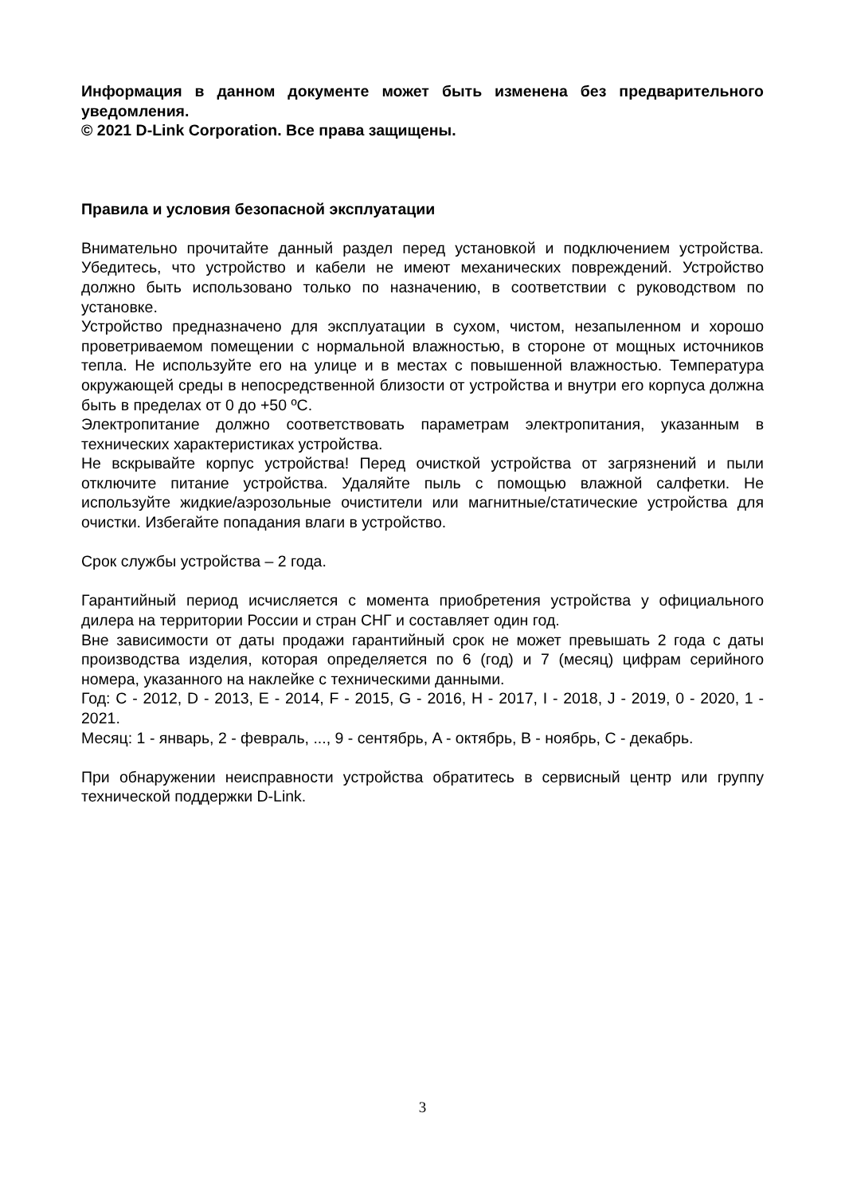Информация в данном документе может быть изменена без предварительного уведомления.
© 2021 D-Link Corporation. Все права защищены.
Правила и условия безопасной эксплуатации
Внимательно прочитайте данный раздел перед установкой и подключением устройства. Убедитесь, что устройство и кабели не имеют механических повреждений. Устройство должно быть использовано только по назначению, в соответствии с руководством по установке.
Устройство предназначено для эксплуатации в сухом, чистом, незапыленном и хорошо проветриваемом помещении с нормальной влажностью, в стороне от мощных источников тепла. Не используйте его на улице и в местах с повышенной влажностью. Температура окружающей среды в непосредственной близости от устройства и внутри его корпуса должна быть в пределах от 0 до +50 ºC.
Электропитание должно соответствовать параметрам электропитания, указанным в технических характеристиках устройства.
Не вскрывайте корпус устройства! Перед очисткой устройства от загрязнений и пыли отключите питание устройства. Удаляйте пыль с помощью влажной салфетки. Не используйте жидкие/аэрозольные очистители или магнитные/статические устройства для очистки. Избегайте попадания влаги в устройство.
Срок службы устройства – 2 года.
Гарантийный период исчисляется с момента приобретения устройства у официального дилера на территории России и стран СНГ и составляет один год.
Вне зависимости от даты продажи гарантийный срок не может превышать 2 года с даты производства изделия, которая определяется по 6 (год) и 7 (месяц) цифрам серийного номера, указанного на наклейке с техническими данными.
Год: C - 2012, D - 2013, E - 2014, F - 2015, G - 2016, H - 2017, I - 2018, J - 2019, 0 - 2020, 1 - 2021.
Месяц: 1 - январь, 2 - февраль, ..., 9 - сентябрь, A - октябрь, B - ноябрь, C - декабрь.
При обнаружении неисправности устройства обратитесь в сервисный центр или группу технической поддержки D-Link.
3